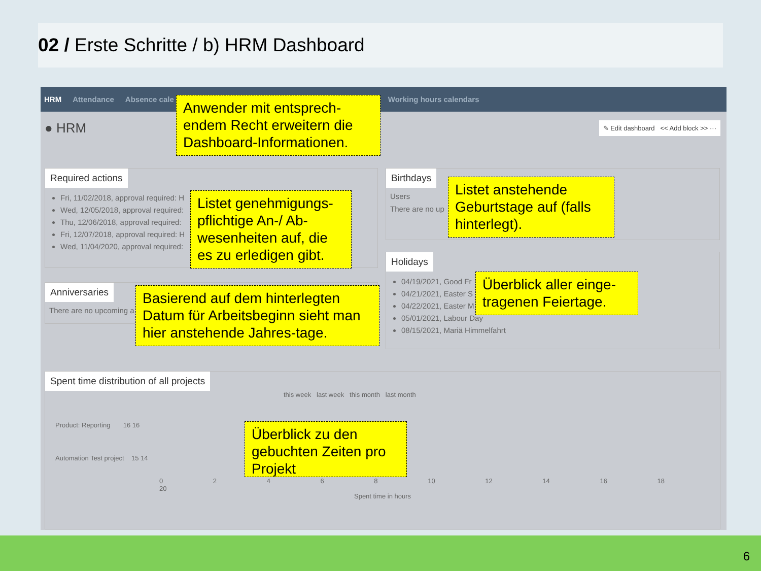02 / Erste Schritte / b) HRM Dashboard
HRM Attendance Absence cale Working hours calendars
● HRM ✎ Edit dashboard << Add block >> ···
Required actions
Fri, 11/02/2018, approval required: H
Wed, 12/05/2018, approval required:
Thu, 12/06/2018, approval required:
Fri, 12/07/2018, approval required: H
Wed, 11/04/2020, approval required:
Anniversaries
There are no upcoming a
Birthdays
Users
There are no up
Holidays
04/19/2021, Good Fr
04/21/2021, Easter S
04/22/2021, Easter M
05/01/2021, Labour Day
08/15/2021, Mariä Himmelfahrt
Spent time distribution of all projects
this week last week this month last month
Product: Reporting 16 16
Automation Test project 15 14
0 2 4 6 8 10 12 14 16 18 20
Spent time in hours
Anwender mit entsprech-endem Recht erweitern die Dashboard-Informationen.
Listet genehmigungs-pflichtige An-/ Ab-wesenheiten auf, die es zu erledigen gibt.
Listet anstehende Geburtstage auf (falls hinterlegt).
Basierend auf dem hinterlegten Datum für Arbeitsbeginn sieht man hier anstehende Jahres-tage.
Überblick aller einge-tragenen Feiertage.
Überblick zu den gebuchten Zeiten pro Projekt
6